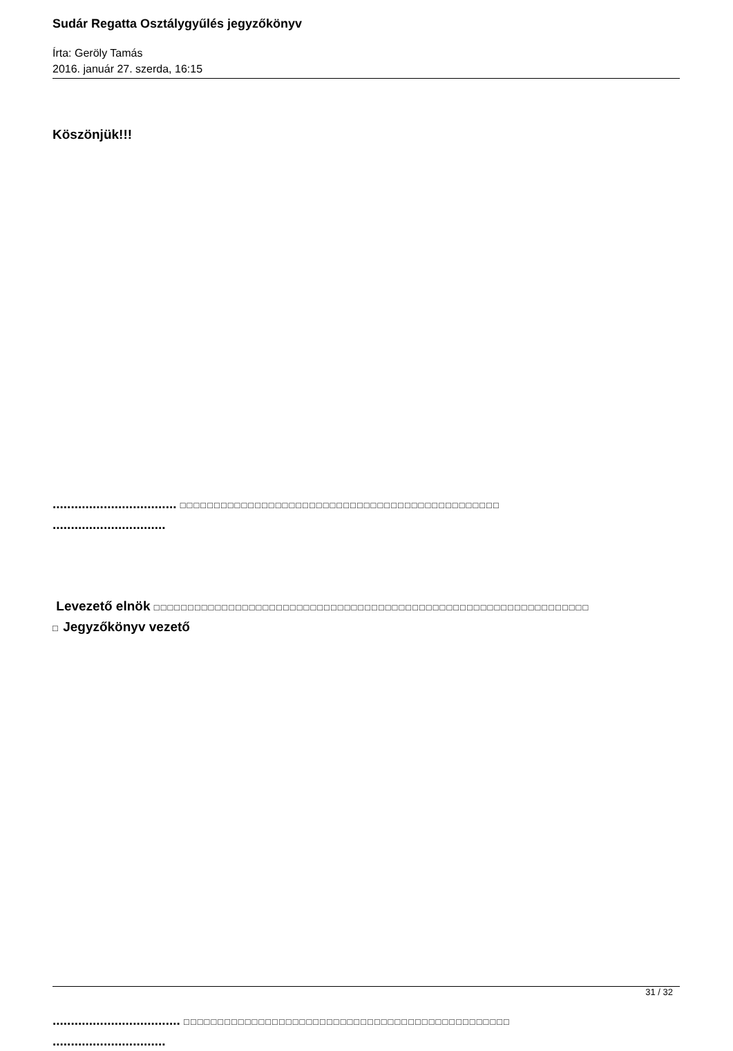Sudár Regatta Osztálygyűlés jegyzőkönyv
Írta: Geröly Tamás
2016. január 27. szerda, 16:15
Köszönjük!!!
.................................. □□□□□□□□□□□□□□□□□□□□□□□□□□□□□□□□□□□□□□□□□□□□□□□
...............................
Levezető elnök □□□□□□□□□□□□□□□□□□□□□□□□□□□□□□□□□□□□□□□□□□□□□□□□□□□□□□□□□□□□□□□□
□ Jegyzőkönyv vezető
................................... □□□□□□□□□□□□□□□□□□□□□□□□□□□□□□□□□□□□□□□□□□□□□□□□
...............................
31 / 32